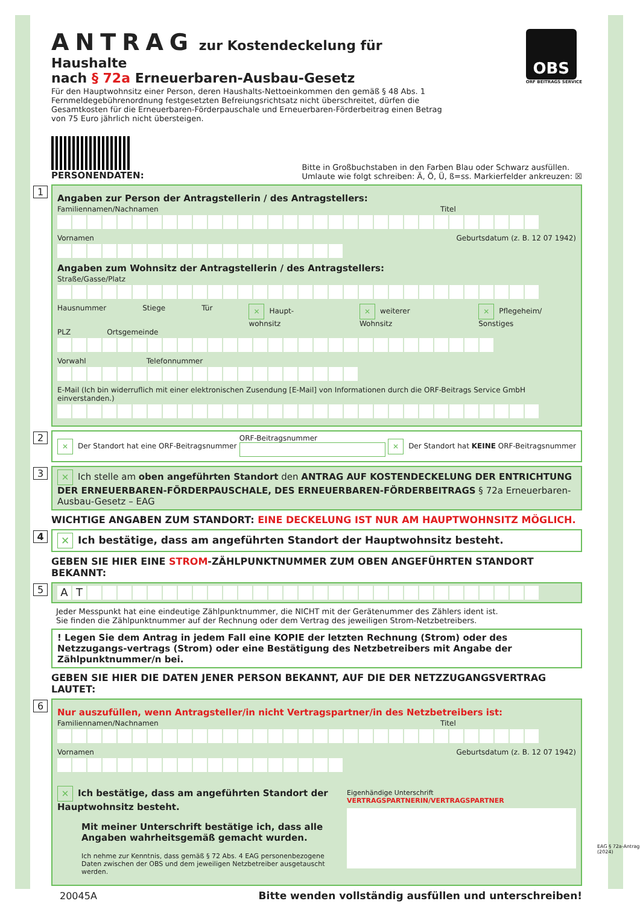ANTRAG zur Kostendeckelung für Haushalte
nach § 72a Erneuerbaren-Ausbau-Gesetz
Für den Hauptwohnsitz einer Person, deren Haushalts-Nettoeinkommen den gemäß § 48 Abs. 1 Fernmeldegebührenordnung festgesetzten Befreiungsrichtsatz nicht überschreitet, dürfen die Gesamtkosten für die Erneuerbaren-Förderpauschale und Erneuerbaren-Förderbeitrag einen Betrag von 75 Euro jährlich nicht übersteigen.
OBS
ORF BEITRAGS SERVICE
PERSONENDATEN:
Bitte in Großbuchstaben in den Farben Blau oder Schwarz ausfüllen.
Umlaute wie folgt schreiben: Ä, Ö, Ü, ß=ss. Markierfelder ankreuzen: ☒
1
Angaben zur Person der Antragstellerin / des Antragstellers:
Familiennamen/Nachnamen Titel
Vornamen Geburtsdatum (z. B. 12 07 1942)
Angaben zum Wohnsitz der Antragstellerin / des Antragstellers:
Straße/Gasse/Platz
Hausnummer Stiege Tür ✕ Haupt-wohnsitz ✕ weiterer Wohnsitz ✕ Pflegeheim/ Sonstiges
PLZ Ortsgemeinde
Vorwahl Telefonnummer
E-Mail (Ich bin widerruflich mit einer elektronischen Zusendung [E-Mail] von Informationen durch die ORF-Beitrags Service GmbH einverstanden.)
2 ✕ Der Standort hat eine ORF-Beitragsnummer ORF-Beitragsnummer
✕ Der Standort hat KEINE ORF-Beitragsnummer
3 ✕ Ich stelle am oben angeführten Standort den ANTRAG AUF KOSTENDECKELUNG DER ENTRICHTUNG DER ERNEUERBAREN-FÖRDERPAUSCHALE, DES ERNEUERBAREN-FÖRDERBEITRAGS § 72a Erneuerbaren-Ausbau-Gesetz – EAG
WICHTIGE ANGABEN ZUM STANDORT: EINE DECKELUNG IST NUR AM HAUPTWOHNSITZ MÖGLICH.
4 ✕ Ich bestätige, dass am angeführten Standort der Hauptwohnsitz besteht.
GEBEN SIE HIER EINE STROM-ZÄHLPUNKTNUMMER ZUM OBEN ANGEFÜHRTEN STANDORT BEKANNT:
5
AT
Jeder Messpunkt hat eine eindeutige Zählpunktnummer, die NICHT mit der Gerätenummer des Zählers ident ist.
Sie finden die Zählpunktnummer auf der Rechnung oder dem Vertrag des jeweiligen Strom-Netzbetreibers.
! Legen Sie dem Antrag in jedem Fall eine KOPIE der letzten Rechnung (Strom) oder des Netzzugangs-vertrags (Strom) oder eine Bestätigung des Netzbetreibers mit Angabe der Zählpunktnummer/n bei.
GEBEN SIE HIER DIE DATEN JENER PERSON BEKANNT, AUF DIE DER NETZZUGANGSVERTRAG LAUTET:
6
Nur auszufüllen, wenn Antragsteller/in nicht Vertragspartner/in des Netzbetreibers ist:
Familiennamen/Nachnamen Titel
Vornamen Geburtsdatum (z. B. 12 07 1942)
✕ Ich bestätige, dass am angeführten Standort der Hauptwohnsitz besteht.
Mit meiner Unterschrift bestätige ich, dass alle Angaben wahrheitsgemäß gemacht wurden.
Ich nehme zur Kenntnis, dass gemäß § 72 Abs. 4 EAG personenbezogene Daten zwischen der OBS und dem jeweiligen Netzbetreiber ausgetauscht werden.
Eigenhändige Unterschrift VERTRAGSPARTNERIN/VERTRAGSPARTNER
20045A Bitte wenden vollständig ausfüllen und unterschreiben!
EAG § 72a-Antrag (2024)